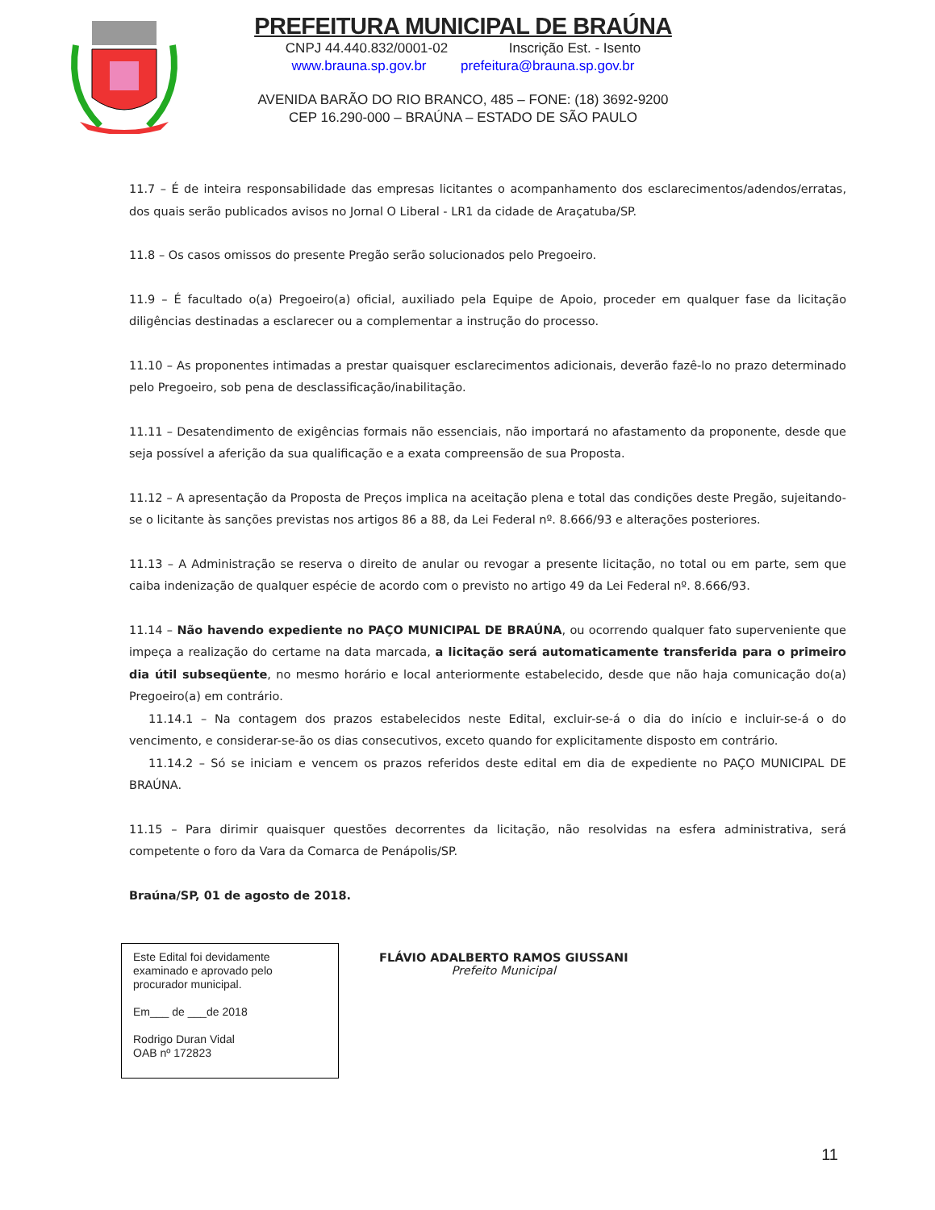PREFEITURA MUNICIPAL DE BRAÚNA
CNPJ 44.440.832/0001-02 Inscrição Est. - Isento
www.brauna.sp.gov.br prefeitura@brauna.sp.gov.br
AVENIDA BARÃO DO RIO BRANCO, 485 – FONE: (18) 3692-9200
CEP 16.290-000 – BRAÚNA – ESTADO DE SÃO PAULO
11.7 – É de inteira responsabilidade das empresas licitantes o acompanhamento dos esclarecimentos/adendos/erratas, dos quais serão publicados avisos no Jornal O Liberal - LR1 da cidade de Araçatuba/SP.
11.8 – Os casos omissos do presente Pregão serão solucionados pelo Pregoeiro.
11.9 – É facultado o(a) Pregoeiro(a) oficial, auxiliado pela Equipe de Apoio, proceder em qualquer fase da licitação diligências destinadas a esclarecer ou a complementar a instrução do processo.
11.10 – As proponentes intimadas a prestar quaisquer esclarecimentos adicionais, deverão fazê-lo no prazo determinado pelo Pregoeiro, sob pena de desclassificação/inabilitação.
11.11 – Desatendimento de exigências formais não essenciais, não importará no afastamento da proponente, desde que seja possível a aferição da sua qualificação e a exata compreensão de sua Proposta.
11.12 – A apresentação da Proposta de Preços implica na aceitação plena e total das condições deste Pregão, sujeitando-se o licitante às sanções previstas nos artigos 86 a 88, da Lei Federal nº. 8.666/93 e alterações posteriores.
11.13 – A Administração se reserva o direito de anular ou revogar a presente licitação, no total ou em parte, sem que caiba indenização de qualquer espécie de acordo com o previsto no artigo 49 da Lei Federal nº. 8.666/93.
11.14 – Não havendo expediente no PAÇO MUNICIPAL DE BRAÚNA, ou ocorrendo qualquer fato superveniente que impeça a realização do certame na data marcada, a licitação será automaticamente transferida para o primeiro dia útil subseqüente, no mesmo horário e local anteriormente estabelecido, desde que não haja comunicação do(a) Pregoeiro(a) em contrário.
11.14.1 – Na contagem dos prazos estabelecidos neste Edital, excluir-se-á o dia do início e incluir-se-á o do vencimento, e considerar-se-ão os dias consecutivos, exceto quando for explicitamente disposto em contrário.
11.14.2 – Só se iniciam e vencem os prazos referidos deste edital em dia de expediente no PAÇO MUNICIPAL DE BRAÚNA.
11.15 – Para dirimir quaisquer questões decorrentes da licitação, não resolvidas na esfera administrativa, será competente o foro da Vara da Comarca de Penápolis/SP.
Braúna/SP, 01 de agosto de 2018.
Este Edital foi devidamente examinado e aprovado pelo procurador municipal.
Em___ de ___de 2018
Rodrigo Duran Vidal
OAB nº 172823
FLÁVIO ADALBERTO RAMOS GIUSSANI
Prefeito Municipal
11